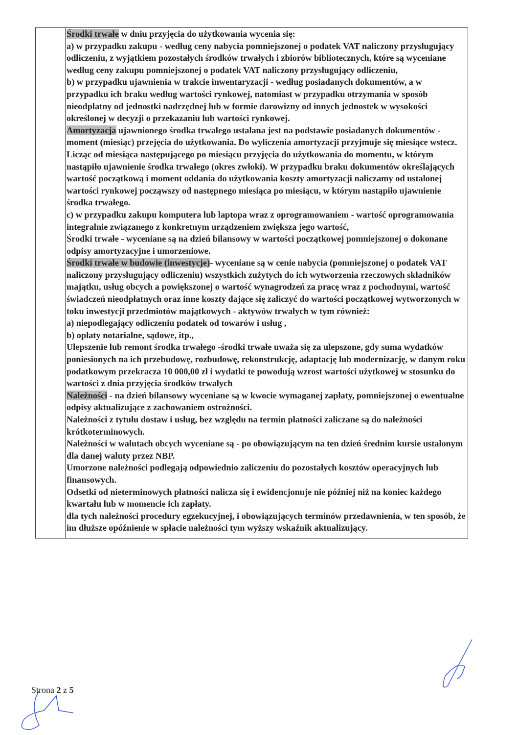| | Środki trwałe w dniu przyjęcia do użytkowania wycenia się: a) w przypadku zakupu - według ceny nabycia pomniejszonej o podatek VAT naliczony przysługujący odliczeniu, z wyjątkiem pozostałych środków trwałych i zbiorów bibliotecznych, które są wyceniane według ceny zakupu pomniejszonej o podatek VAT naliczony przysługujący odliczeniu, b) w przypadku ujawnienia w trakcie inwentaryzacji - według posiadanych dokumentów, a w przypadku ich braku według wartości rynkowej, natomiast w przypadku otrzymania w sposób nieodpłatny od jednostki nadrzędnej lub w formie darowizny od innych jednostek w wysokości określonej w decyzji o przekazaniu lub wartości rynkowej. Amortyzacja ujawnionego środka trwałego ustalana jest na podstawie posiadanych dokumentów - moment (miesiąc) przejęcia do użytkowania. Do wyliczenia amortyzacji przyjmuje się miesiące wstecz. Licząc od miesiąca następującego po miesiącu przyjęcia do użytkowania do momentu, w którym nastąpiło ujawnienie środka trwałego (okres zwłoki). W przypadku braku dokumentów określających wartość początkową i moment oddania do użytkowania koszty amortyzacji naliczamy od ustalonej wartości rynkowej począwszy od następnego miesiąca po miesiącu, w którym nastąpiło ujawnienie środka trwałego. c) w przypadku zakupu komputera lub laptopa wraz z oprogramowaniem - wartość oprogramowania integralnie związanego z konkretnym urządzeniem zwiększa jego wartość, Środki trwałe - wyceniane są na dzień bilansowy w wartości początkowej pomniejszonej o dokonane odpisy amortyzacyjne i umorzeniowe. Środki trwałe w budowie (inwestycje) - wyceniane są w cenie nabycia (pomniejszonej o podatek VAT naliczony przysługujący odliczeniu) wszystkich zużytych do ich wytworzenia rzeczowych składników majątku, usług obcych a powiększonej o wartość wynagrodzeń za pracę wraz z pochodnymi, wartość świadczeń nieodpłatnych oraz inne koszty dające się zaliczyć do wartości początkowej wytworzonych w toku inwestycji przedmiotów majątkowych - aktywów trwałych w tym również: a) niepodlegający odliczeniu podatek od towarów i usług , b) opłaty notarialne, sądowe, itp., Ulepszenie lub remont środka trwałego -środki trwałe uważa się za ulepszone, gdy suma wydatków poniesionych na ich przebudowę, rozbudowę, rekonstrukcję, adaptację lub modernizację, w danym roku podatkowym przekracza 10 000,00 zł i wydatki te powodują wzrost wartości użytkowej w stosunku do wartości z dnia przyjęcia środków trwałych Należności - na dzień bilansowy wyceniane są w kwocie wymaganej zapłaty, pomniejszonej o ewentualne odpisy aktualizujące z zachowaniem ostrożności. Należności z tytułu dostaw i usług, bez względu na termin płatności zaliczane są do należności krótkoterminowych. Należności w walutach obcych wyceniane są - po obowiązującym na ten dzień średnim kursie ustalonym dla danej waluty przez NBP. Umorzone należności podlegają odpowiednio zaliczeniu do pozostałych kosztów operacyjnych lub finansowych. Odsetki od nieterminowych płatności nalicza się i ewidencjonuje nie później niż na koniec każdego kwartału lub w momencie ich zapłaty. dla tych należności procedury egzekucyjnej, i obowiązujących terminów przedawnienia, w ten sposób, że im dłuższe opóźnienie w spłacie należności tym wyższy wskaźnik aktualizujący. |
Strona 2 z 5